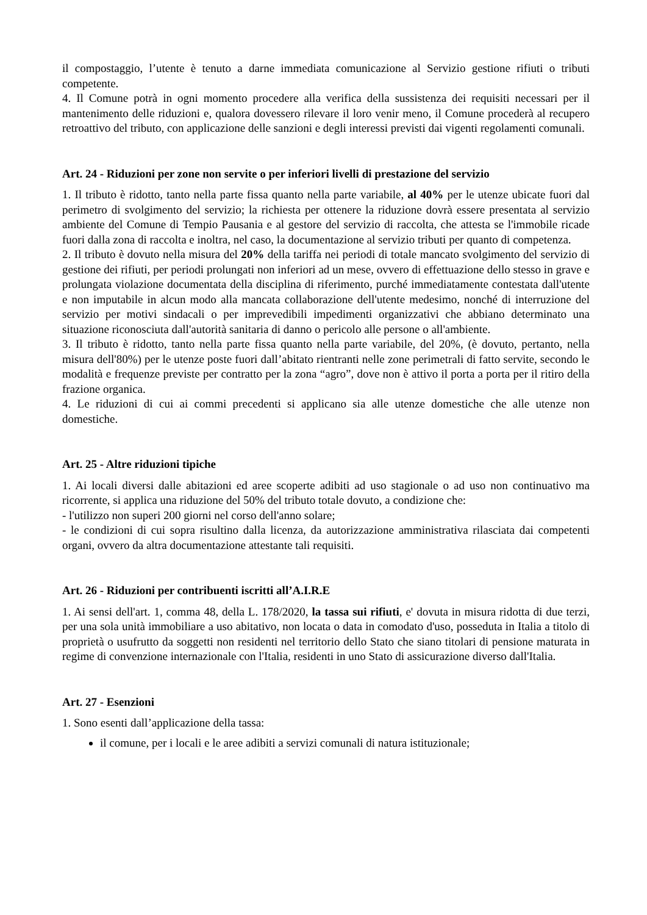il compostaggio, l’utente è tenuto a darne immediata comunicazione al Servizio gestione rifiuti o tributi competente.
4. Il Comune potrà in ogni momento procedere alla verifica della sussistenza dei requisiti necessari per il mantenimento delle riduzioni e, qualora dovessero rilevare il loro venir meno, il Comune procederà al recupero retroattivo del tributo, con applicazione delle sanzioni e degli interessi previsti dai vigenti regolamenti comunali.
Art. 24 - Riduzioni per zone non servite o per inferiori livelli di prestazione del servizio
1. Il tributo è ridotto, tanto nella parte fissa quanto nella parte variabile, al 40% per le utenze ubicate fuori dal perimetro di svolgimento del servizio; la richiesta per ottenere la riduzione dovrà essere presentata al servizio ambiente del Comune di Tempio Pausania e al gestore del servizio di raccolta, che attesta se l'immobile ricade fuori dalla zona di raccolta e inoltra, nel caso, la documentazione al servizio tributi per quanto di competenza.
2. Il tributo è dovuto nella misura del 20% della tariffa nei periodi di totale mancato svolgimento del servizio di gestione dei rifiuti, per periodi prolungati non inferiori ad un mese, ovvero di effettuazione dello stesso in grave e prolungata violazione documentata della disciplina di riferimento, purché immediatamente contestata dall'utente e non imputabile in alcun modo alla mancata collaborazione dell'utente medesimo, nonché di interruzione del servizio per motivi sindacali o per imprevedibili impedimenti organizzativi che abbiano determinato una situazione riconosciuta dall'autorità sanitaria di danno o pericolo alle persone o all'ambiente.
3. Il tributo è ridotto, tanto nella parte fissa quanto nella parte variabile, del 20%, (è dovuto, pertanto, nella misura dell'80%) per le utenze poste fuori dall’abitato rientranti nelle zone perimetrali di fatto servite, secondo le modalità e frequenze previste per contratto per la zona “agro”, dove non è attivo il porta a porta per il ritiro della frazione organica.
4. Le riduzioni di cui ai commi precedenti si applicano sia alle utenze domestiche che alle utenze non domestiche.
Art. 25 - Altre riduzioni tipiche
1. Ai locali diversi dalle abitazioni ed aree scoperte adibiti ad uso stagionale o ad uso non continuativo ma ricorrente, si applica una riduzione del 50% del tributo totale dovuto, a condizione che:
- l'utilizzo non superi 200 giorni nel corso dell'anno solare;
- le condizioni di cui sopra risultino dalla licenza, da autorizzazione amministrativa rilasciata dai competenti organi, ovvero da altra documentazione attestante tali requisiti.
Art. 26 - Riduzioni per contribuenti iscritti all’A.I.R.E
1. Ai sensi dell'art. 1, comma 48, della L. 178/2020, la tassa sui rifiuti, e' dovuta in misura ridotta di due terzi, per una sola unità immobiliare a uso abitativo, non locata o data in comodato d'uso, posseduta in Italia a titolo di proprietà o usufrutto da soggetti non residenti nel territorio dello Stato che siano titolari di pensione maturata in regime di convenzione internazionale con l'Italia, residenti in uno Stato di assicurazione diverso dall'Italia.
Art. 27 - Esenzioni
1. Sono esenti dall’applicazione della tassa:
il comune, per i locali e le aree adibiti a servizi comunali di natura istituzionale;